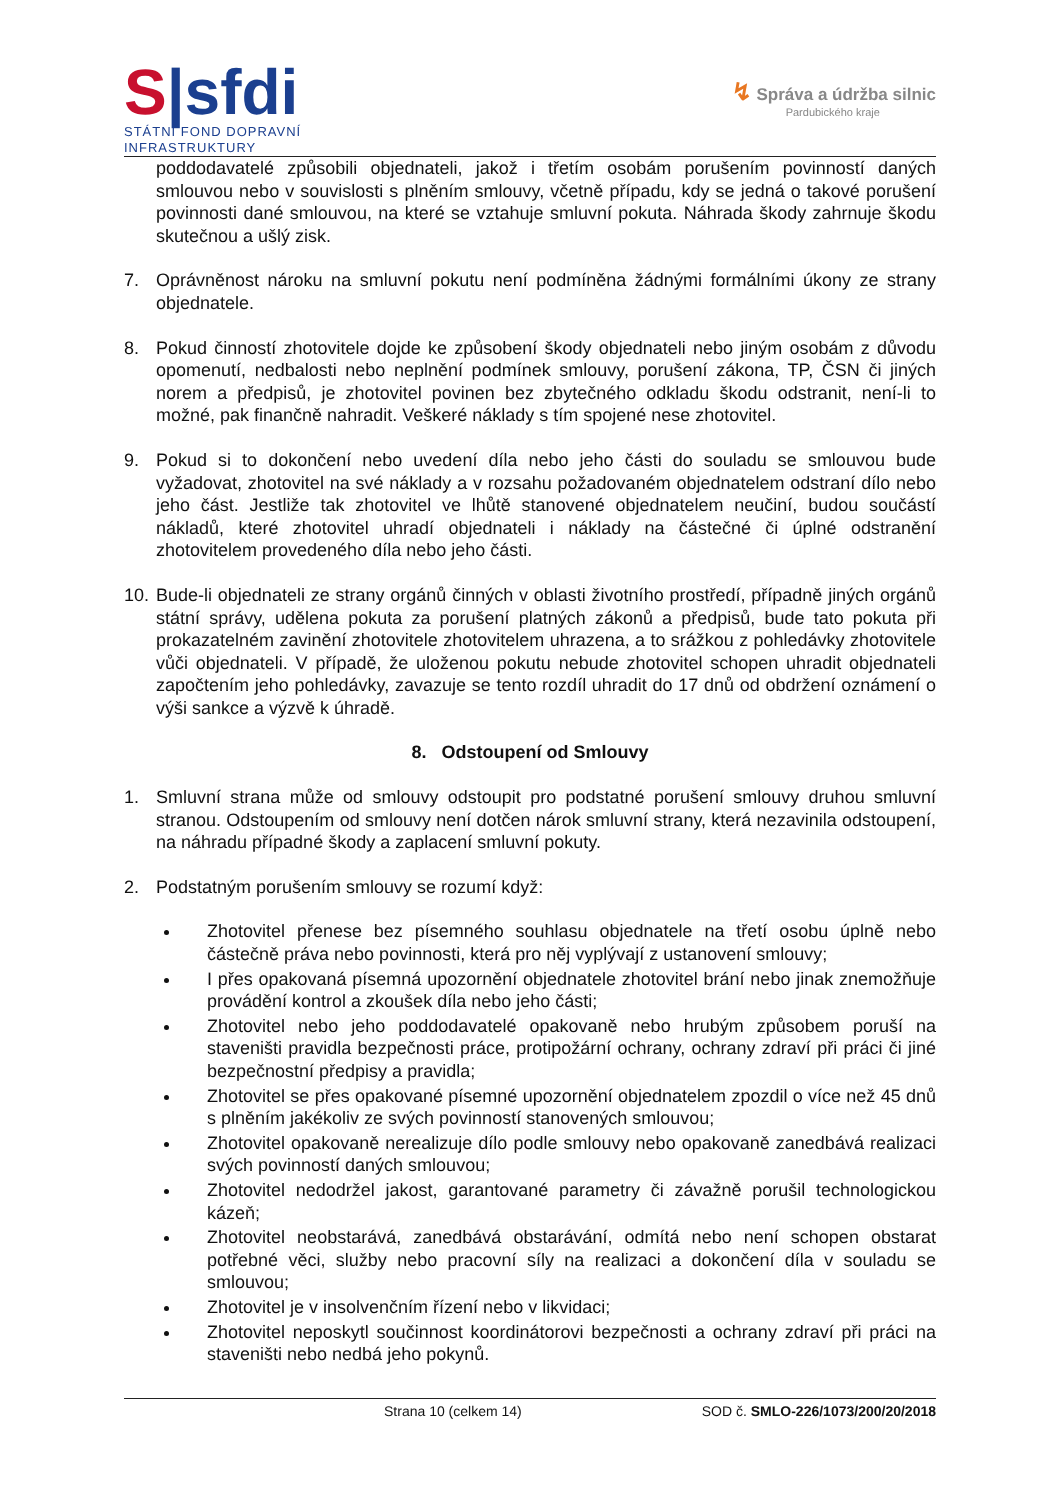S|sfdi
STÁTNÍ FOND DOPRAVNÍ
INFRASTRUKTURY
↯ Správa a údržba silnic
Pardubického kraje
poddodavatelé způsobili objednateli, jakož i třetím osobám porušením povinností daných smlouvou nebo v souvislosti s plněním smlouvy, včetně případu, kdy se jedná o takové porušení povinnosti dané smlouvou, na které se vztahuje smluvní pokuta. Náhrada škody zahrnuje škodu skutečnou a ušlý zisk.
7. Oprávněnost nároku na smluvní pokutu není podmíněna žádnými formálními úkony ze strany objednatele.
8. Pokud činností zhotovitele dojde ke způsobení škody objednateli nebo jiným osobám z důvodu opomenutí, nedbalosti nebo neplnění podmínek smlouvy, porušení zákona, TP, ČSN či jiných norem a předpisů, je zhotovitel povinen bez zbytečného odkladu škodu odstranit, není-li to možné, pak finančně nahradit. Veškeré náklady s tím spojené nese zhotovitel.
9. Pokud si to dokončení nebo uvedení díla nebo jeho části do souladu se smlouvou bude vyžadovat, zhotovitel na své náklady a v rozsahu požadovaném objednatelem odstraní dílo nebo jeho část. Jestliže tak zhotovitel ve lhůtě stanovené objednatelem neučiní, budou součástí nákladů, které zhotovitel uhradí objednateli i náklady na částečné či úplné odstranění zhotovitelem provedeného díla nebo jeho části.
10.
Bude-li objednateli ze strany orgánů činných v oblasti životního prostředí, případně jiných orgánů státní správy, udělena pokuta za porušení platných zákonů a předpisů, bude tato pokuta při prokazatelném zavinění zhotovitele zhotovitelem uhrazena, a to srážkou z pohledávky zhotovitele vůči objednateli. V případě, že uloženou pokutu nebude zhotovitel schopen uhradit objednateli započtením jeho pohledávky, zavazuje se tento rozdíl uhradit do 17 dnů od obdržení oznámení o výši sankce a výzvě k úhradě.
8. Odstoupení od Smlouvy
1. Smluvní strana může od smlouvy odstoupit pro podstatné porušení smlouvy druhou smluvní stranou. Odstoupením od smlouvy není dotčen nárok smluvní strany, která nezavinila odstoupení, na náhradu případné škody a zaplacení smluvní pokuty.
2. Podstatným porušením smlouvy se rozumí když:
Zhotovitel přenese bez písemného souhlasu objednatele na třetí osobu úplně nebo částečně práva nebo povinnosti, která pro něj vyplývají z ustanovení smlouvy;
I přes opakovaná písemná upozornění objednatele zhotovitel brání nebo jinak znemožňuje provádění kontrol a zkoušek díla nebo jeho části;
Zhotovitel nebo jeho poddodavatelé opakovaně nebo hrubým způsobem poruší na staveništi pravidla bezpečnosti práce, protipožární ochrany, ochrany zdraví při práci či jiné bezpečnostní předpisy a pravidla;
Zhotovitel se přes opakované písemné upozornění objednatelem zpozdil o více než 45 dnů s plněním jakékoliv ze svých povinností stanovených smlouvou;
Zhotovitel opakovaně nerealizuje dílo podle smlouvy nebo opakovaně zanedbává realizaci svých povinností daných smlouvou;
Zhotovitel nedodržel jakost, garantované parametry či závažně porušil technologickou kázeň;
Zhotovitel neobstarává, zanedbává obstarávání, odmítá nebo není schopen obstarat potřebné věci, služby nebo pracovní síly na realizaci a dokončení díla v souladu se smlouvou;
Zhotovitel je v insolvenčním řízení nebo v likvidaci;
Zhotovitel neposkytl součinnost koordinátorovi bezpečnosti a ochrany zdraví při práci na staveništi nebo nedbá jeho pokynů.
Strana 10 (celkem 14) SOD č. SMLO-226/1073/200/20/2018